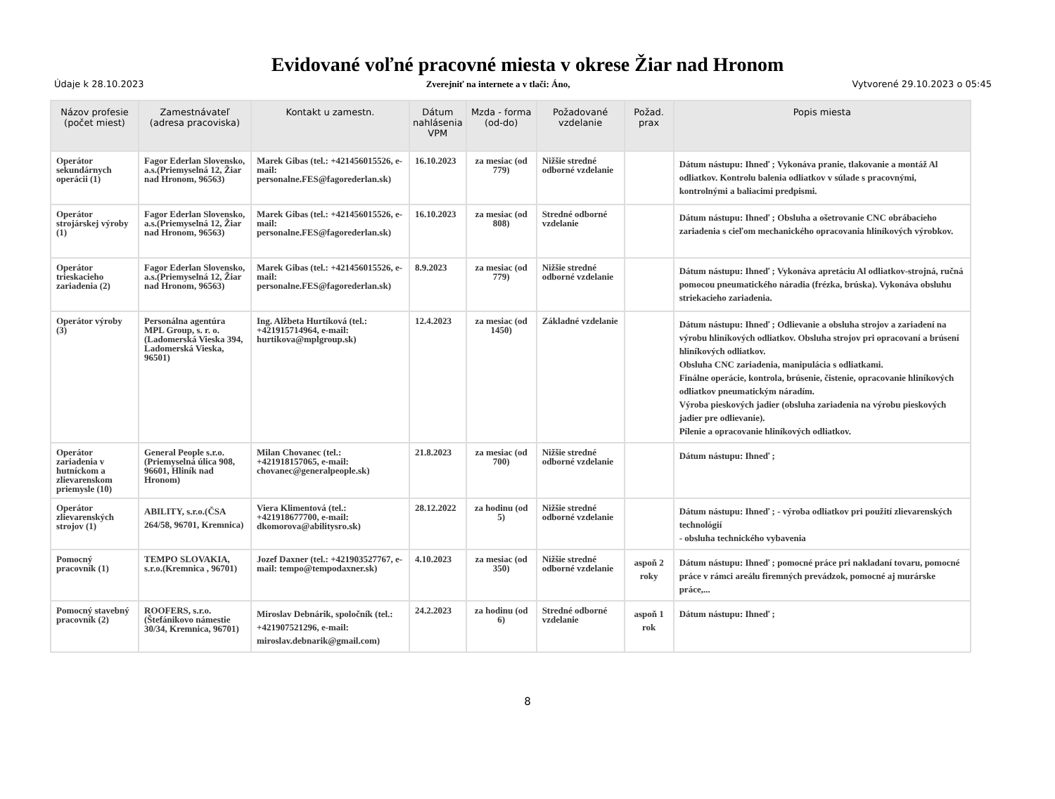Evidované voľné pracovné miesta v okrese Žiar nad Hronom
Údaje k 28.10.2023 Zverejniť na internete a v tlači: Áno, Vytvorené 29.10.2023 o 05:45
| Názov profesie (počet miest) | Zamestnávateľ (adresa pracoviska) | Kontakt u zamestn. | Dátum nahlásenia VPM | Mzda - forma (od-do) | Požadované vzdelanie | Požad. prax | Popis miesta |
| --- | --- | --- | --- | --- | --- | --- | --- |
| Operátor sekundárnych operácii (1) | Fagor Ederlan Slovensko, a.s.(Priemyselná 12, Žiar nad Hronom, 96563) | Marek Gibas (tel.: +421456015526, e-mail: personalne.FES@fagorederlan.sk) | 16.10.2023 | za mesiac (od 779) | Nižšie stredné odborné vzdelanie | | Dátum nástupu: Ihneď ; Vykonáva pranie, tlakovanie a montáž Al odliatkov. Kontrolu balenia odliatkov v súlade s pracovnými, kontrolnými a baliacimi predpismi. |
| Operátor strojárskej výroby (1) | Fagor Ederlan Slovensko, a.s.(Priemyselná 12, Žiar nad Hronom, 96563) | Marek Gibas (tel.: +421456015526, e-mail: personalne.FES@fagorederlan.sk) | 16.10.2023 | za mesiac (od 808) | Stredné odborné vzdelanie | | Dátum nástupu: Ihneď ; Obsluha a ošetrovanie CNC obrábacieho zariadenia s cieľom mechanického opracovania hliníkových výrobkov. |
| Operátor trieskacieho zariadenia (2) | Fagor Ederlan Slovensko, a.s.(Priemyselná 12, Žiar nad Hronom, 96563) | Marek Gibas (tel.: +421456015526, e-mail: personalne.FES@fagorederlan.sk) | 8.9.2023 | za mesiac (od 779) | Nižšie stredné odborné vzdelanie | | Dátum nástupu: Ihneď ; Vykonáva apretáciu Al odliatkov-strojná, ručná pomocou pneumatického náradia (frézka, brúska). Vykonáva obsluhu striekacieho zariadenia. |
| Operátor výroby (3) | Personálna agentúra MPL Group, s. r. o.(Ladomerská Vieska 394, Ladomerská Vieska, 96501) | Ing. Alžbeta Hurtíková (tel.: +421915714964, e-mail: hurtikova@mplgroup.sk) | 12.4.2023 | za mesiac (od 1450) | Základné vzdelanie | | Dátum nástupu: Ihneď ; Odlievanie a obsluha strojov a zariadení na výrobu hliníkových odliatkov. Obsluha strojov pri opracovaní a brúsení hliníkových odliatkov. Obsluha CNC zariadenia, manipulácia s odliatkami. Finálne operácie, kontrola, brúsenie, čistenie, opracovanie hliníkových odliatkov pneumatickým náradím. Výroba pieskových jadier (obsluha zariadenia na výrobu pieskových jadier pre odlievanie). Pílenie a opracovanie hliníkových odliatkov. |
| Operátor zariadenia v hutníckom a zlievarenskom priemysle (10) | General People s.r.o.(Priemyselná úlica 908, 96601, Hliník nad Hronom) | Milan Chovanec (tel.: +421918157065, e-mail: chovanec@generalpeople.sk) | 21.8.2023 | za mesiac (od 700) | Nižšie stredné odborné vzdelanie | | Dátum nástupu: Ihneď ; |
| Operátor zlievarenských strojov (1) | ABILITY, s.r.o.(ČSA 264/58, 96701, Kremnica) | Viera Klimentová (tel.: +421918677700, e-mail: dkomorova@abilitysro.sk) | 28.12.2022 | za hodinu (od 5) | Nižšie stredné odborné vzdelanie | | Dátum nástupu: Ihneď ; - výroba odliatkov pri použití zlievarenských technológií - obsluha technického vybavenia |
| Pomocný pracovník (1) | TEMPO SLOVAKIA, s.r.o.(Kremnica , 96701) | Jozef Daxner (tel.: +421903527767, e-mail: tempo@tempodaxner.sk) | 4.10.2023 | za mesiac (od 350) | Nižšie stredné odborné vzdelanie | aspoň 2 roky | Dátum nástupu: Ihneď ; pomocné práce pri nakladaní tovaru, pomocné práce v rámci areálu firemných prevádzok, pomocné aj murárske práce,... |
| Pomocný stavebný pracovník (2) | ROOFERS, s.r.o.(Štefánikovo námestie 30/34, Kremnica, 96701) | Miroslav Debnárik, spoločník (tel.: +421907521296, e-mail: miroslav.debnarik@gmail.com) | 24.2.2023 | za hodinu (od 6) | Stredné odborné vzdelanie | aspoň 1 rok | Dátum nástupu: Ihneď ; |
8